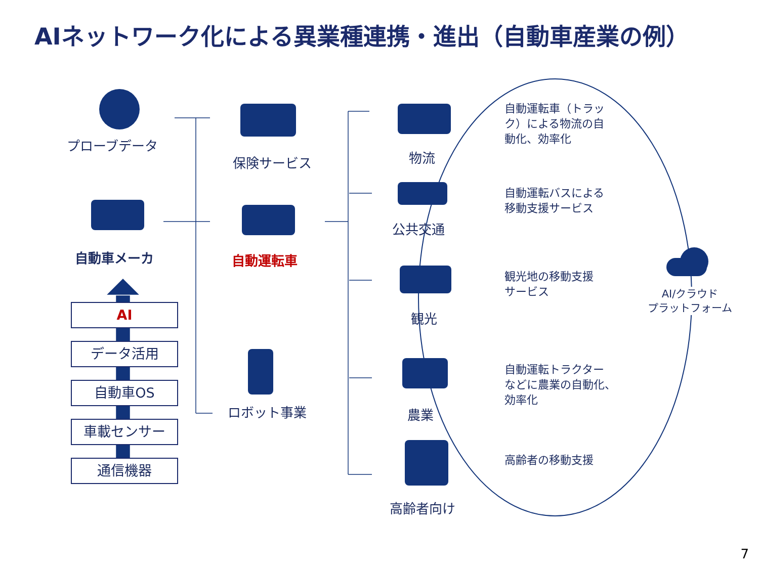AIネットワーク化による異業種連携・進出（自動車産業の例）
プローブデータ
自動車メーカ
AI
データ活用
自動車OS
車載センサー
通信機器
保険サービス
自動運転車
ロボット事業
物流
公共交通
観光
農業
高齢者向け
自動運転車（トラッ
ク）による物流の自
動化、効率化
自動運転バスによる
移動支援サービス
観光地の移動支援
サービス
自動運転トラクター
などに農業の自動化、
効率化
高齢者の移動支援
AI/クラウド
プラットフォーム
7